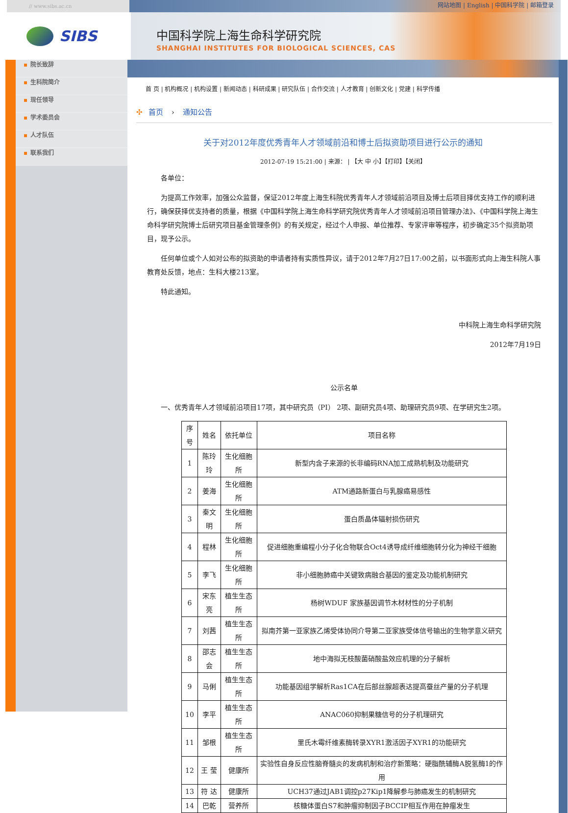// www.sibs.ac.cn
网站地图 | English | 中国科学院 | 邮箱登录
SIBS
中国科学院上海生命科学研究院
SHANGHAI INSTITUTES FOR BIOLOGICAL SCIENCES, CAS
▪ 院长致辞
▪ 生科院简介
▪ 现任领导
▪ 学术委员会
▪ 人才队伍
▪ 联系我们
首 页 | 机构概况 | 机构设置 | 新闻动态 | 科研成果 | 研究队伍 | 合作交流 | 人才教育 | 创新文化 | 党建 | 科学传播
✣ 首页 › 通知公告
关于对2012年度优秀青年人才领域前沿和博士后拟资助项目进行公示的通知
2012-07-19 15:21:00 | 来源： | 【大 中 小】【打印】【关闭】
各单位：
为提高工作效率，加强公众监督，保证2012年度上海生科院优秀青年人才领域前沿项目及博士后项目择优支持工作的顺利进行，确保获择优支持者的质量，根据《中国科学院上海生命科学研究院优秀青年人才领域前沿项目管理办法》、《中国科学院上海生命科学研究院博士后研究项目基金管理条例》的有关规定，经过个人申报、单位推荐、专家评审等程序，初步确定35个拟资助项目，现予公示。
任何单位或个人如对公布的拟资助的申请者持有实质性异议，请于2012年7月27日17:00之前，以书面形式向上海生科院人事教育处反馈，地点：生科大楼213室。
特此通知。
中科院上海生命科学研究院
2012年7月19日
公示名单
一、优秀青年人才领域前沿项目17项，其中研究员（PI） 2项、副研究员4项、助理研究员9项、在学研究生2项。
| 序号 | 姓名 | 依托单位 | 项目名称 |
| --- | --- | --- | --- |
| 1 | 陈玲玲 | 生化细胞所 | 新型内含子来源的长非编码RNA加工成熟机制及功能研究 |
| 2 | 姜海 | 生化细胞所 | ATM通路新蛋白与乳腺癌易感性 |
| 3 | 秦文明 | 生化细胞所 | 蛋白质晶体辐射损伤研究 |
| 4 | 程林 | 生化细胞所 | 促进细胞重编程小分子化合物联合Oct4诱导成纤维细胞转分化为神经干细胞 |
| 5 | 李飞 | 生化细胞所 | 非小细胞肺癌中关键致病融合基因的鉴定及功能机制研究 |
| 6 | 宋东亮 | 植生生态所 | 杨树WDUF 家族基因调节木材材性的分子机制 |
| 7 | 刘茜 | 植生生态所 | 拟南芥第一亚家族乙烯受体协同介导第二亚家族受体信号输出的生物学意义研究 |
| 8 | 邵志会 | 植生生态所 | 地中海拟无枝酸菌硝酸盐效应机理的分子解析 |
| 9 | 马俐 | 植生生态所 | 功能基因组学解析Ras1CA在后部丝腺超表达提高蚕丝产量的分子机理 |
| 10 | 李平 | 植生生态所 | ANAC060抑制果糖信号的分子机理研究 |
| 11 | 邹根 | 植生生态所 | 里氏木霉纤维素酶转录XYR1激活因子XYR1的功能研究 |
| 12 | 王 莹 | 健康所 | 实验性自身反应性脑脊髓炎的发病机制和治疗新策略：硬脂酰辅酶A脱氢酶1的作用 |
| 13 | 符 达 | 健康所 | UCH37通过JAB1调控p27Kip1降解参与肺癌发生的机制研究 |
| 14 | 巴乾 | 营养所 | 核糖体蛋白S7和肿瘤抑制因子BCCIP相互作用在肿瘤发生 |